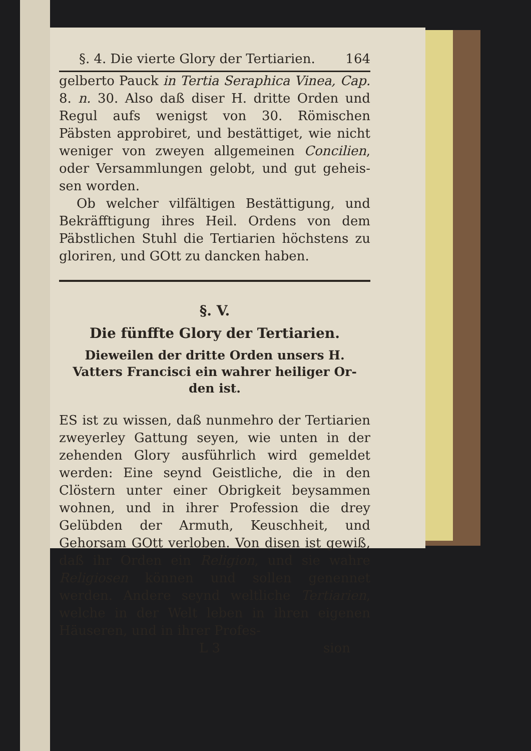§. 4. Die vierte Glory der Tertiarien. 164
gelberto Pauck in Tertia Seraphica Vinea, Cap. 8. n. 30. Also daß diser H. dritte Orden und Regul aufs wenigst von 30. Römischen Päbsten approbiret, und bestättiget, wie nicht weniger von zweyen allgemeinen Concilien, oder Versammlungen gelobt, und gut geheis­sen worden.
Ob welcher vilfältigen Bestättigung, und Bekräfftigung ihres Heil. Ordens von dem Päbstlichen Stuhl die Tertiarien höchstens zu gloriren, und GOtt zu dancken haben.
§. V.
Die fünffte Glory der Tertiarien.
Dieweilen der dritte Orden unsers H. Vat­ters Francisci ein wahrer heiliger Or­den ist.
ES ist zu wissen, daß nunmehro der Ter­tiarien zweyerley Gattung seyen, wie unten in der zehenden Glory ausführlich wird gemel­det werden: Eine seynd Geistliche, die in den Clöstern unter einer Obrigkeit beysammen woh­nen, und in ihrer Profession die drey Gelübden der Armuth, Keuschheit, und Gehorsam GOtt verloben. Von disen ist gewiß, daß ihr Orden ein Religion, und sie wahre Religiosen können und sollen genennet werden. Andere seynd weltliche Tertiarien, welche in der Welt leben in ihren eigenen Häuseren, und in ihrer Profes-
L 3 sion